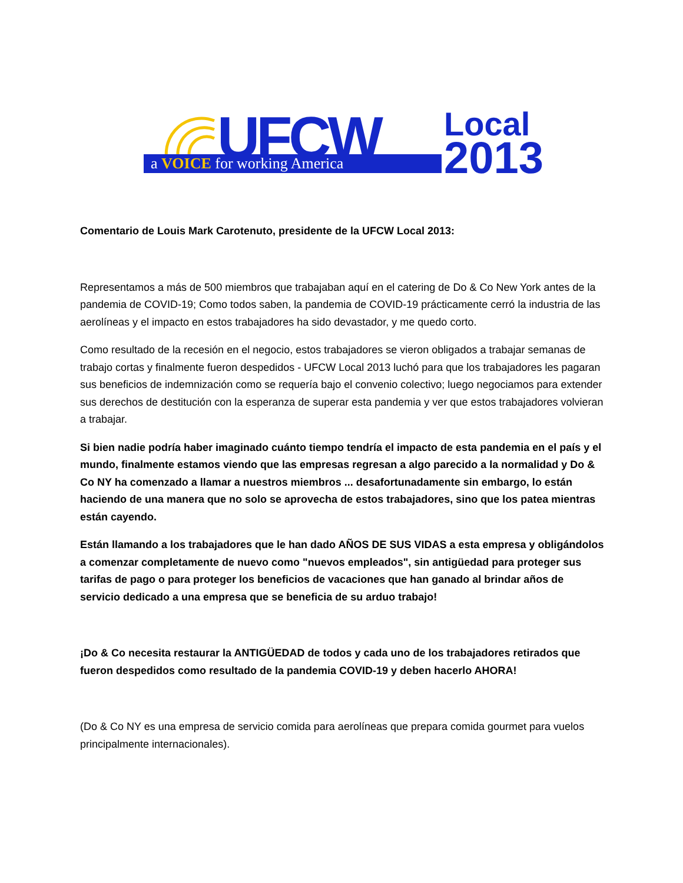UFCW
a VOICE for working America
Local
2013
Comentario de Louis Mark Carotenuto, presidente de la UFCW Local 2013:
Representamos a más de 500 miembros que trabajaban aquí en el catering de Do & Co New York antes de la pandemia de COVID-19; Como todos saben, la pandemia de COVID-19 prácticamente cerró la industria de las aerolíneas y el impacto en estos trabajadores ha sido devastador, y me quedo corto.
Como resultado de la recesión en el negocio, estos trabajadores se vieron obligados a trabajar semanas de trabajo cortas y finalmente fueron despedidos - UFCW Local 2013 luchó para que los trabajadores les pagaran sus beneficios de indemnización como se requería bajo el convenio colectivo; luego negociamos para extender sus derechos de destitución con la esperanza de superar esta pandemia y ver que estos trabajadores volvieran a trabajar.
Si bien nadie podría haber imaginado cuánto tiempo tendría el impacto de esta pandemia en el país y el mundo, finalmente estamos viendo que las empresas regresan a algo parecido a la normalidad y Do & Co NY ha comenzado a llamar a nuestros miembros ... desafortunadamente sin embargo, lo están haciendo de una manera que no solo se aprovecha de estos trabajadores, sino que los patea mientras están cayendo.
Están llamando a los trabajadores que le han dado AÑOS DE SUS VIDAS a esta empresa y obligándolos a comenzar completamente de nuevo como "nuevos empleados", sin antigüedad para proteger sus tarifas de pago o para proteger los beneficios de vacaciones que han ganado al brindar años de servicio dedicado a una empresa que se beneficia de su arduo trabajo!
¡Do & Co necesita restaurar la ANTIGÜEDAD de todos y cada uno de los trabajadores retirados que fueron despedidos como resultado de la pandemia COVID-19 y deben hacerlo AHORA!
(Do & Co NY es una empresa de servicio comida para aerolíneas que prepara comida gourmet para vuelos principalmente internacionales).